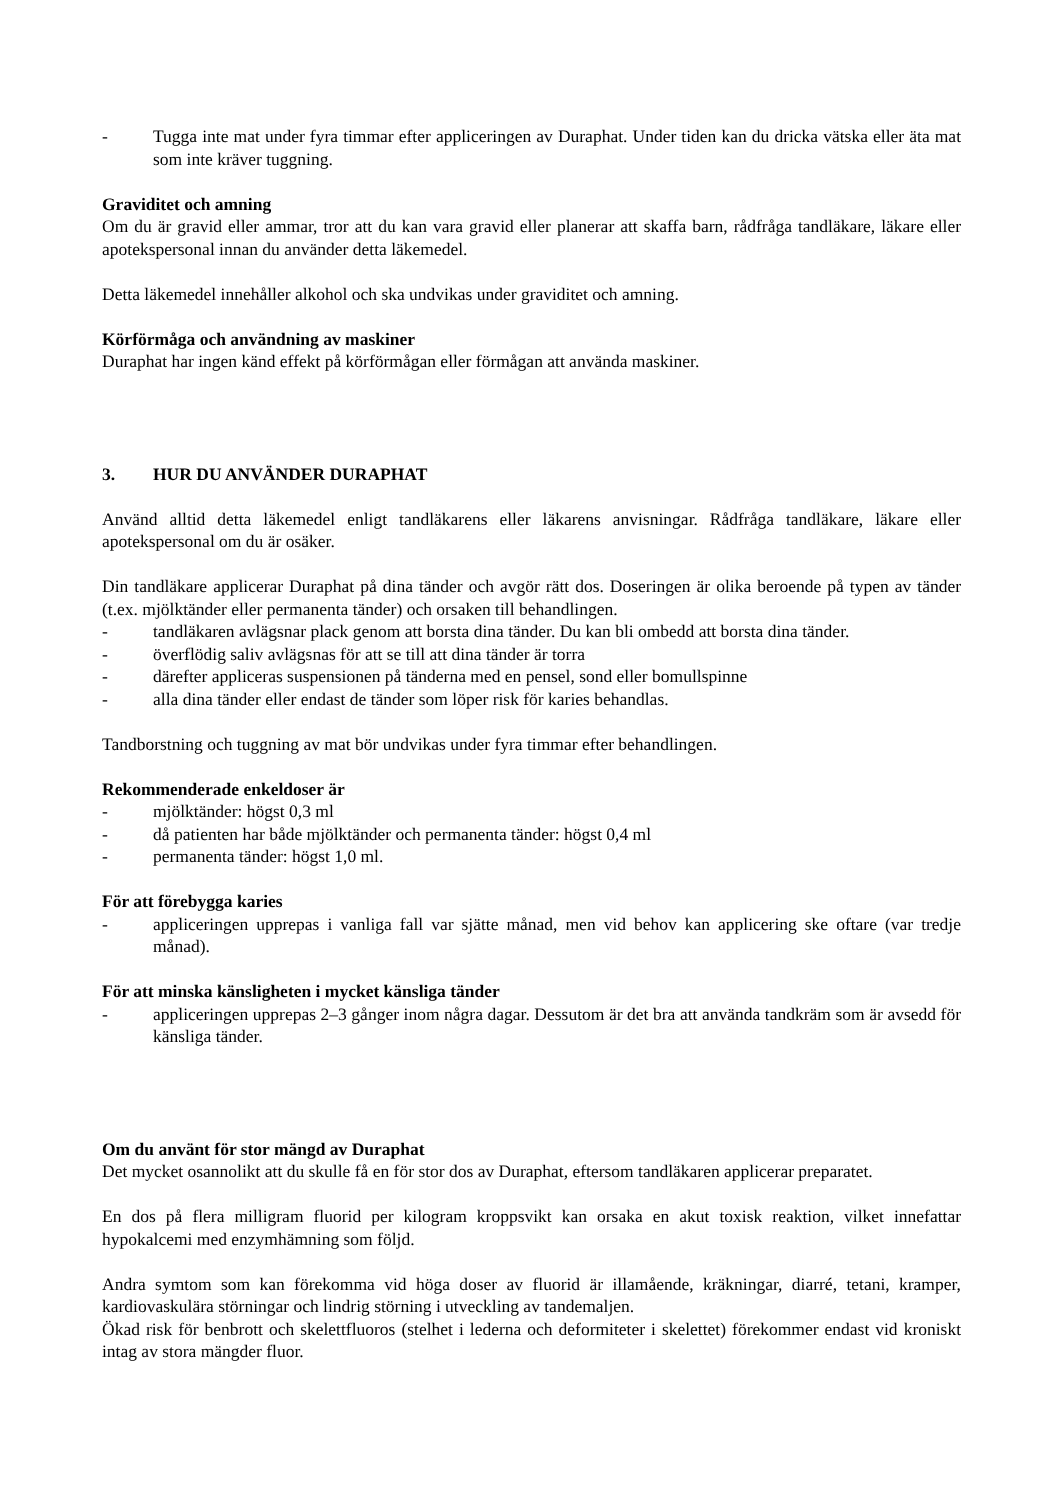- Tugga inte mat under fyra timmar efter appliceringen av Duraphat. Under tiden kan du dricka vätska eller äta mat som inte kräver tuggning.
Graviditet och amning
Om du är gravid eller ammar, tror att du kan vara gravid eller planerar att skaffa barn, rådfråga tandläkare, läkare eller apotekspersonal innan du använder detta läkemedel.
Detta läkemedel innehåller alkohol och ska undvikas under graviditet och amning.
Körförmåga och användning av maskiner
Duraphat har ingen känd effekt på körförmågan eller förmågan att använda maskiner.
3. HUR DU ANVÄNDER DURAPHAT
Använd alltid detta läkemedel enligt tandläkarens eller läkarens anvisningar. Rådfråga tandläkare, läkare eller apotekspersonal om du är osäker.
Din tandläkare applicerar Duraphat på dina tänder och avgör rätt dos. Doseringen är olika beroende på typen av tänder (t.ex. mjölktänder eller permanenta tänder) och orsaken till behandlingen.
- tandläkaren avlägsnar plack genom att borsta dina tänder. Du kan bli ombedd att borsta dina tänder.
- överflödig saliv avlägsnas för att se till att dina tänder är torra
- därefter appliceras suspensionen på tänderna med en pensel, sond eller bomullspinne
- alla dina tänder eller endast de tänder som löper risk för karies behandlas.
Tandborstning och tuggning av mat bör undvikas under fyra timmar efter behandlingen.
Rekommenderade enkeldoser är
- mjölktänder: högst 0,3 ml
- då patienten har både mjölktänder och permanenta tänder: högst 0,4 ml
- permanenta tänder: högst 1,0 ml.
För att förebygga karies
- appliceringen upprepas i vanliga fall var sjätte månad, men vid behov kan applicering ske oftare (var tredje månad).
För att minska känsligheten i mycket känsliga tänder
- appliceringen upprepas 2–3 gånger inom några dagar. Dessutom är det bra att använda tandkräm som är avsedd för känsliga tänder.
Om du använt för stor mängd av Duraphat
Det mycket osannolikt att du skulle få en för stor dos av Duraphat, eftersom tandläkaren applicerar preparatet.
En dos på flera milligram fluorid per kilogram kroppsvikt kan orsaka en akut toxisk reaktion, vilket innefattar hypokalcemi med enzymhämning som följd.
Andra symtom som kan förekomma vid höga doser av fluorid är illamående, kräkningar, diarré, tetani, kramper, kardiovaskulära störningar och lindrig störning i utveckling av tandemaljen.
Ökad risk för benbrott och skelettfluoros (stelhet i lederna och deformiteter i skelettet) förekommer endast vid kroniskt intag av stora mängder fluor.